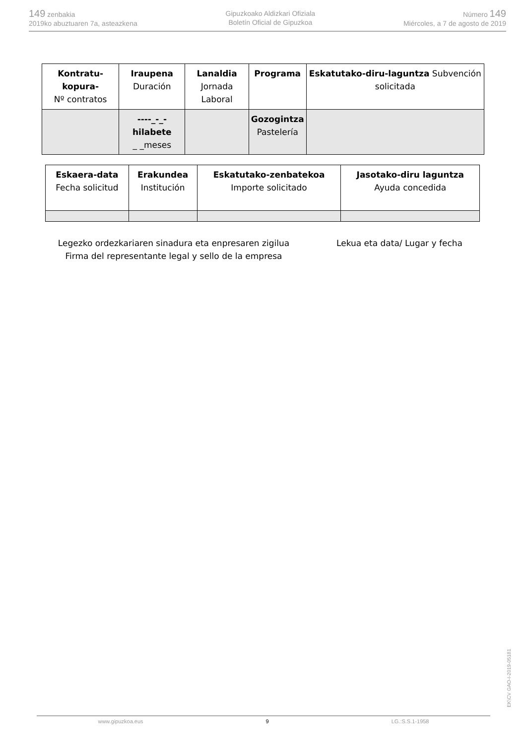149 zenbakia
2019ko abuztuaren 7a, asteazkena
Gipuzkoako Aldizkari Ofiziala
Boletín Oficial de Gipuzkoa
Número 149
Miércoles, a 7 de agosto de 2019
| Kontratu-kopura- Nº contratos | Iraupena Duración | Lanaldia Jornada Laboral | Programa | Eskatutako-diru-laguntza Subvención solicitada |
| | ----_-_-hilabete _ _meses | | Gozogintza Pastelería | |
| Eskaera-data Fecha solicitud | Erakundea Institución | Eskatutako-zenbatekoa Importe solicitado | Jasotako-diru laguntza Ayuda concedida |
Legezko ordezkariaren sinadura eta enpresaren zigilua
Firma del representante legal y sello de la empresa
Lekua eta data/ Lugar y fecha
EK\CV GAO-I-2019-05181
www.gipuzkoa.eus 9 LG.:S.S.1-1958